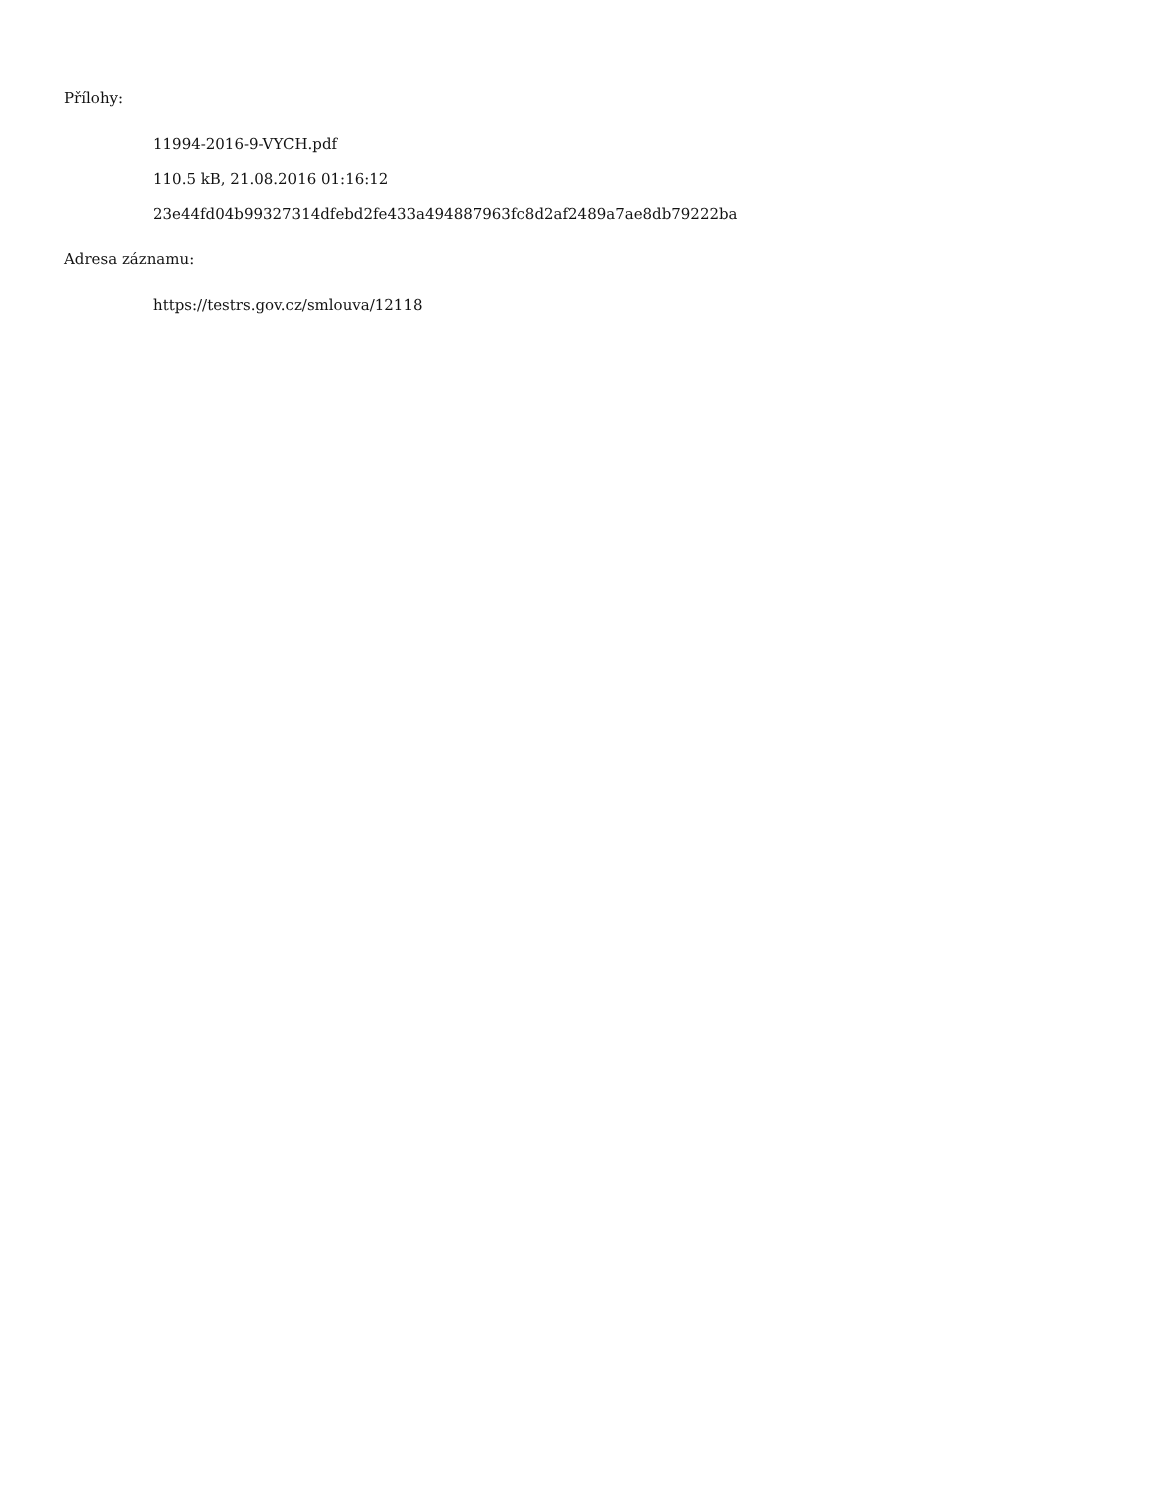Přílohy:
11994-2016-9-VYCH.pdf
110.5 kB, 21.08.2016 01:16:12
23e44fd04b99327314dfebd2fe433a494887963fc8d2af2489a7ae8db79222ba
Adresa záznamu:
https://testrs.gov.cz/smlouva/12118